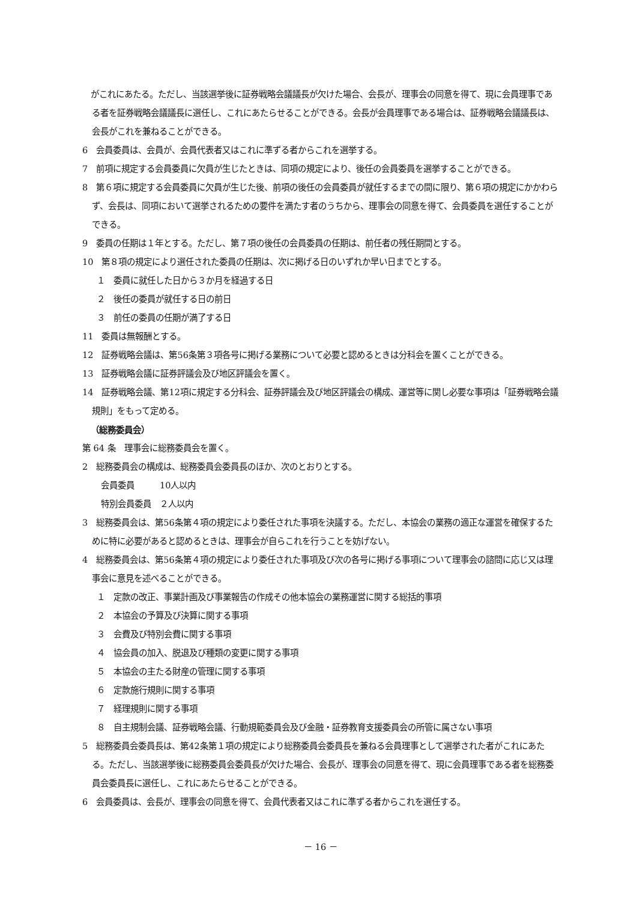がこれにあたる。ただし、当該選挙後に証券戦略会議議長が欠けた場合、会長が、理事会の同意を得て、現に会員理事である者を証券戦略会議議長に選任し、これにあたらせることができる。会長が会員理事である場合は、証券戦略会議議長は、会長がこれを兼ねることができる。
6　会員委員は、会員が、会員代表者又はこれに準ずる者からこれを選挙する。
7　前項に規定する会員委員に欠員が生じたときは、同項の規定により、後任の会員委員を選挙することができる。
8　第６項に規定する会員委員に欠員が生じた後、前項の後任の会員委員が就任するまでの間に限り、第６項の規定にかかわらず、会長は、同項において選挙されるための要件を満たす者のうちから、理事会の同意を得て、会員委員を選任することができる。
9　委員の任期は１年とする。ただし、第７項の後任の会員委員の任期は、前任者の残任期間とする。
10　第８項の規定により選任された委員の任期は、次に掲げる日のいずれか早い日までとする。
１　委員に就任した日から３か月を経過する日
２　後任の委員が就任する日の前日
３　前任の委員の任期が満了する日
11　委員は無報酬とする。
12　証券戦略会議は、第56条第３項各号に掲げる業務について必要と認めるときは分科会を置くことができる。
13　証券戦略会議に証券評議会及び地区評議会を置く。
14　証券戦略会議、第12項に規定する分科会、証券評議会及び地区評議会の構成、運営等に関し必要な事項は「証券戦略会議規則」をもって定める。
（総務委員会）
第 64 条　理事会に総務委員会を置く。
2　総務委員会の構成は、総務委員会委員長のほか、次のとおりとする。
会員委員　　　10人以内
特別会員委員　２人以内
3　総務委員会は、第56条第４項の規定により委任された事項を決議する。ただし、本協会の業務の適正な運営を確保するために特に必要があると認めるときは、理事会が自らこれを行うことを妨げない。
4　総務委員会は、第56条第４項の規定により委任された事項及び次の各号に掲げる事項について理事会の諮問に応じ又は理事会に意見を述べることができる。
１　定款の改正、事業計画及び事業報告の作成その他本協会の業務運営に関する総括的事項
２　本協会の予算及び決算に関する事項
３　会費及び特別会費に関する事項
４　協会員の加入、脱退及び種類の変更に関する事項
５　本協会の主たる財産の管理に関する事項
６　定款施行規則に関する事項
７　経理規則に関する事項
８　自主規制会議、証券戦略会議、行動規範委員会及び金融・証券教育支援委員会の所管に属さない事項
5　総務委員会委員長は、第42条第１項の規定により総務委員会委員長を兼ねる会員理事として選挙された者がこれにあたる。ただし、当該選挙後に総務委員会委員長が欠けた場合、会長が、理事会の同意を得て、現に会員理事である者を総務委員会委員長に選任し、これにあたらせることができる。
6　会員委員は、会長が、理事会の同意を得て、会員代表者又はこれに準ずる者からこれを選任する。
－ 16 －